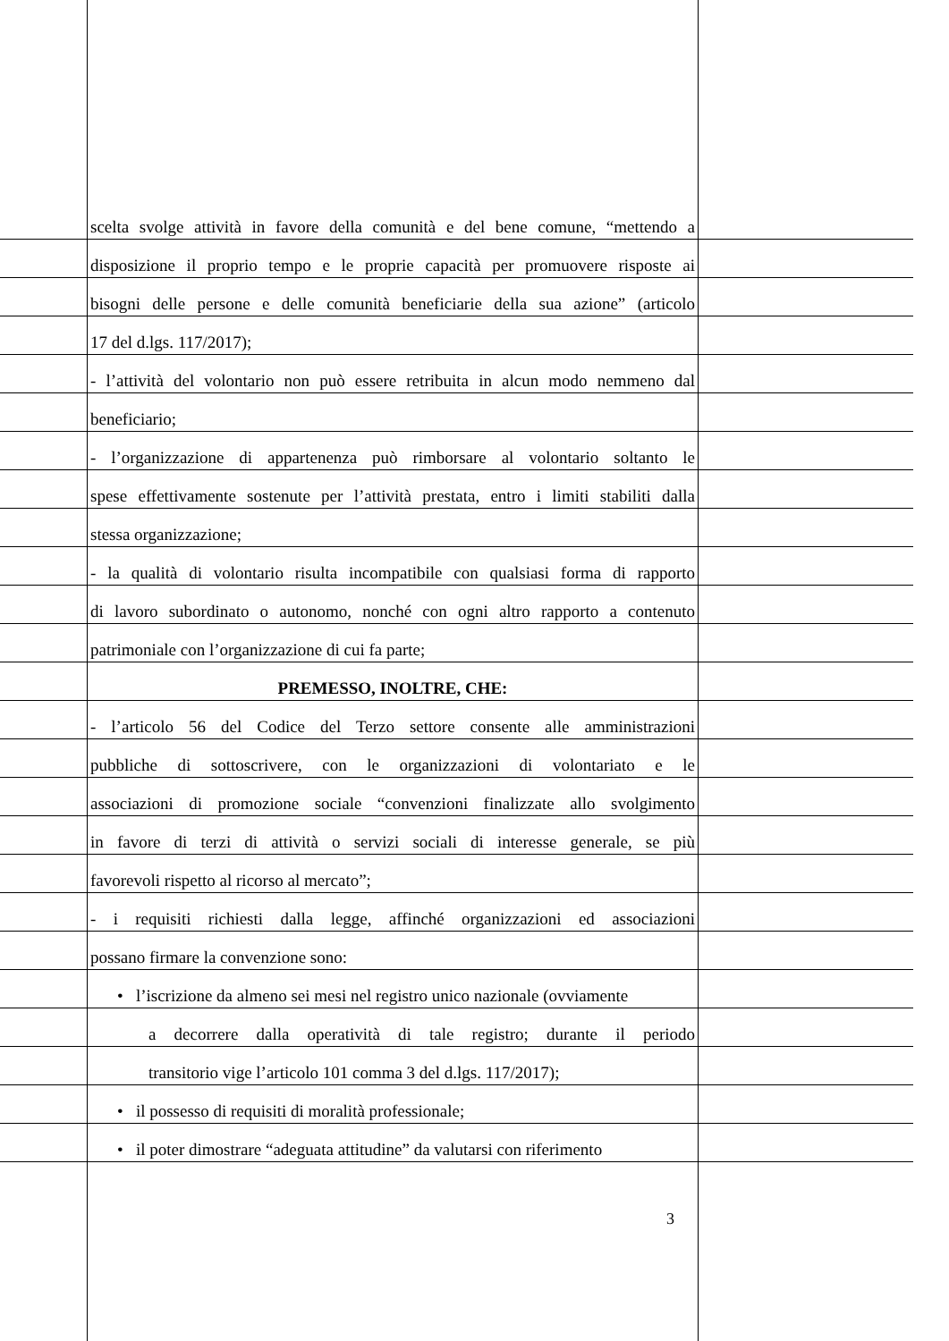scelta svolge attività in favore della comunità e del bene comune, “mettendo a
disposizione il proprio tempo e le proprie capacità per promuovere risposte ai
bisogni delle persone e delle comunità beneficiarie della sua azione” (articolo
17 del d.lgs. 117/2017);
- l’attività del volontario non può essere retribuita in alcun modo nemmeno dal
beneficiario;
- l’organizzazione di appartenenza può rimborsare al volontario soltanto le
spese effettivamente sostenute per l’attività prestata, entro i limiti stabiliti dalla
stessa organizzazione;
- la qualità di volontario risulta incompatibile con qualsiasi forma di rapporto
di lavoro subordinato o autonomo, nonché con ogni altro rapporto a contenuto
patrimoniale con l’organizzazione di cui fa parte;
PREMESSO, INOLTRE, CHE:
- l’articolo 56 del Codice del Terzo settore consente alle amministrazioni
pubbliche di sottoscrivere, con le organizzazioni di volontariato e le
associazioni di promozione sociale “convenzioni finalizzate allo svolgimento
in favore di terzi di attività o servizi sociali di interesse generale, se più
favorevoli rispetto al ricorso al mercato”;
- i requisiti richiesti dalla legge, affinché organizzazioni ed associazioni
possano firmare la convenzione sono:
• l’iscrizione da almeno sei mesi nel registro unico nazionale (ovviamente
a decorrere dalla operatività di tale registro; durante il periodo
transitorio vige l’articolo 101 comma 3 del d.lgs. 117/2017);
• il possesso di requisiti di moralità professionale;
• il poter dimostrare “adeguata attitudine” da valutarsi con riferimento
3